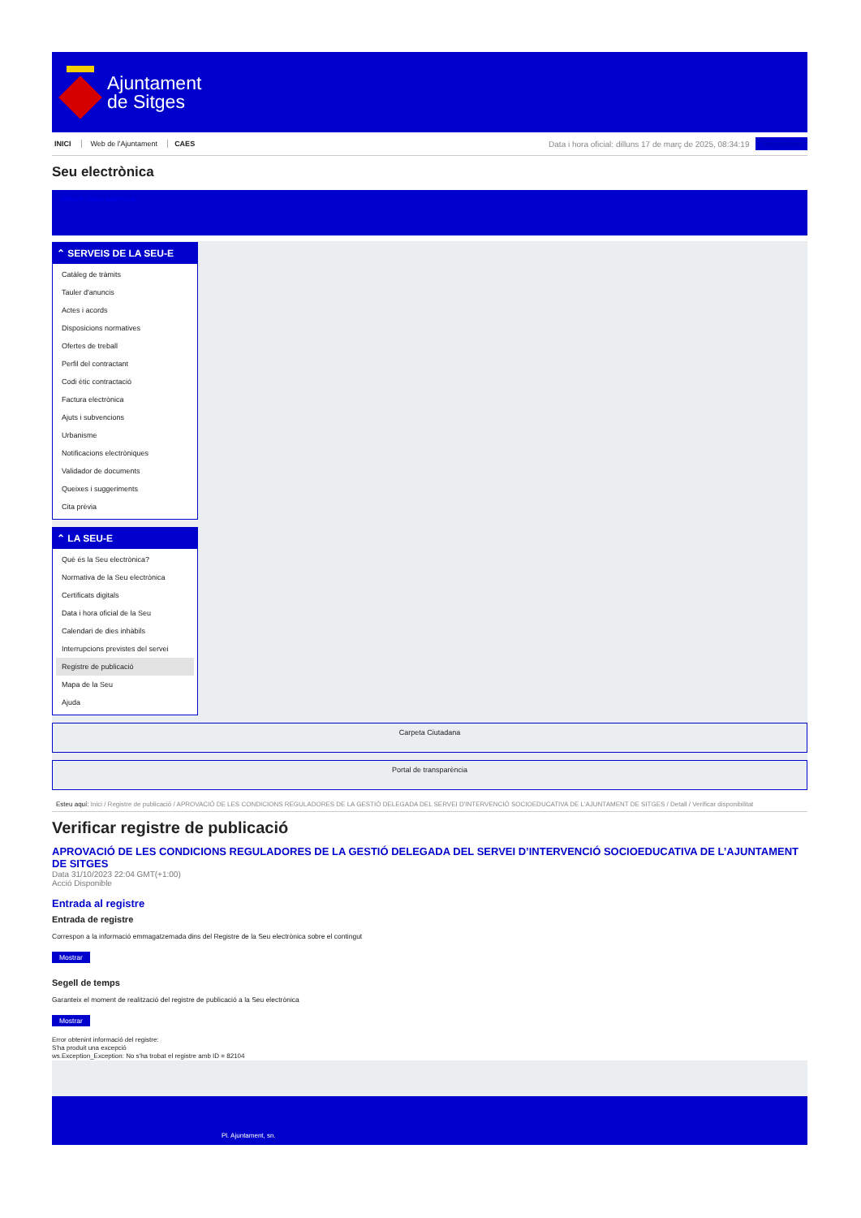Ajuntament
de Sitges
INICI Web de l'Ajuntament CAES
Data i hora oficial: dilluns 17 de març de 2025, 08:34:19
Sincronitzar
Seu electrònica
Obtenir còpia autèntica
⌃ SERVEIS DE LA SEU-E
Catàleg de tràmits
Tauler d'anuncis
Actes i acords
Disposicions normatives
Ofertes de treball
Perfil del contractant
Codi ètic contractació
Factura electrònica
Ajuts i subvencions
Urbanisme
Notificacions electròniques
Validador de documents
Queixes i suggeriments
Cita prèvia
⌃ LA SEU-E
Què és la Seu electrònica?
Normativa de la Seu electrònica
Certificats digitals
Data i hora oficial de la Seu
Calendari de dies inhàbils
Interrupcions previstes del servei
Registre de publicació
Mapa de la Seu
Ajuda
Carpeta Ciutadana
Portal de transparència
Esteu aquí: Inici / Registre de publicació / APROVACIÓ DE LES CONDICIONS REGULADORES DE LA GESTIÓ DELEGADA DEL SERVEI D'INTERVENCIÓ SOCIOEDUCATIVA DE L'AJUNTAMENT DE SITGES / Detall / Verificar disponibilitat
Verificar registre de publicació
APROVACIÓ DE LES CONDICIONS REGULADORES DE LA GESTIÓ DELEGADA DEL SERVEI D’INTERVENCIÓ SOCIOEDUCATIVA DE L’AJUNTAMENT DE SITGES
Data 31/10/2023 22:04 GMT(+1:00)
Acció Disponible
Entrada al registre
Entrada de registre
Correspon a la informació emmagatzemada dins del Registre de la Seu electrònica sobre el contingut
Mostrar
Segell de temps
Garanteix el moment de realització del registre de publicació a la Seu electrònica
Mostrar
Error obtenint informació del registre:
S'ha produit una excepció
ws.Exception_Exception: No s'ha trobat el registre amb ID = 82104
Pl. Ajuntament, sn.